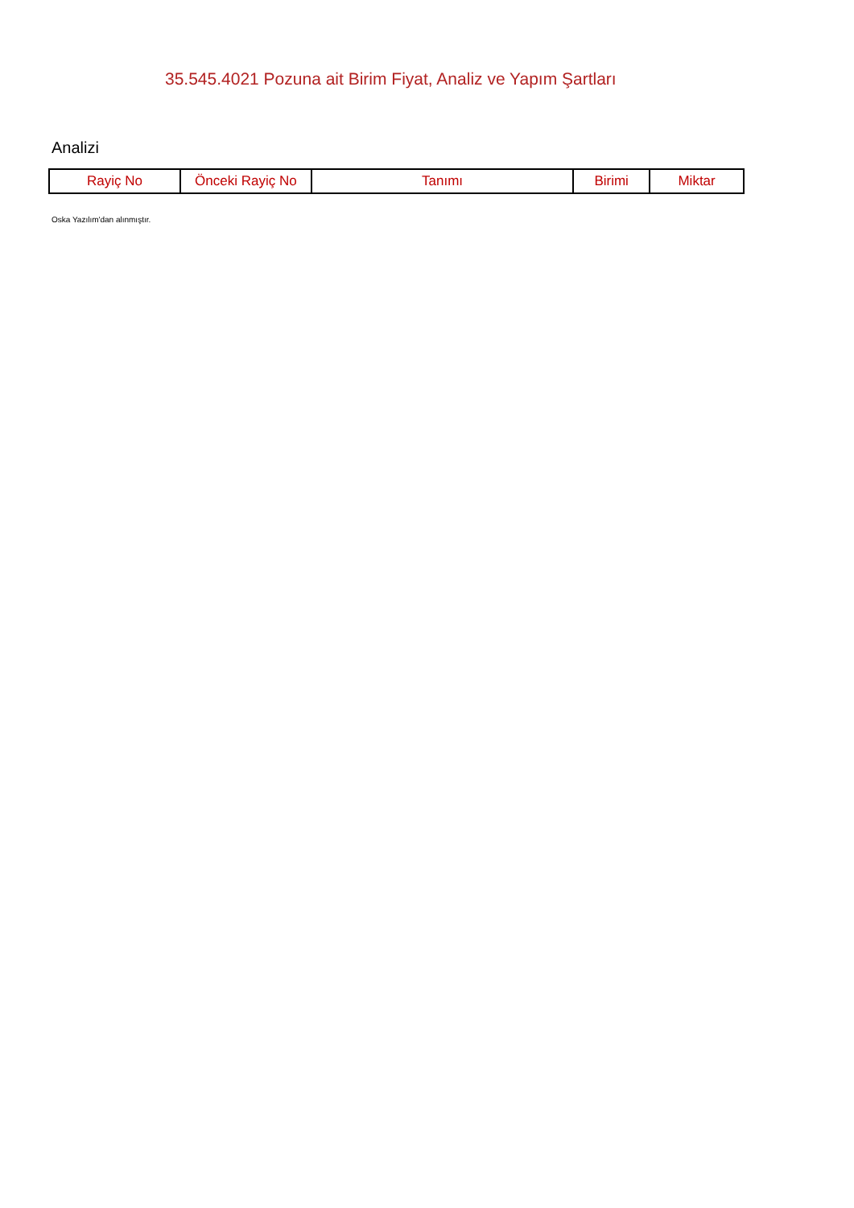35.545.4021 Pozuna ait Birim Fiyat, Analiz ve Yapım Şartları
Analizi
| Rayiç No | Önceki Rayiç No | Tanımı | Birimi | Miktar |
| --- | --- | --- | --- | --- |
Oska Yazılım'dan alınmıştır.